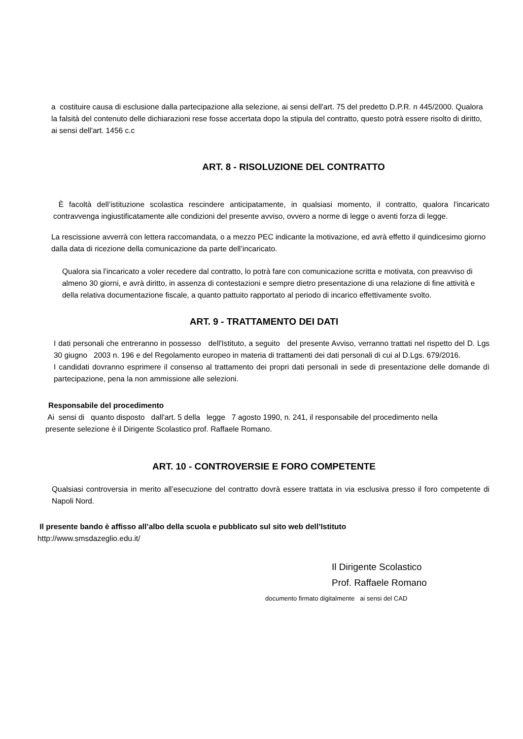a costituire causa di esclusione dalla partecipazione alla selezione, ai sensi dell'art. 75 del predetto D.P.R. n 445/2000. Qualora la falsità del contenuto delle dichiarazioni rese fosse accertata dopo la stipula del contratto, questo potrà essere risolto di diritto, ai sensi dell'art. 1456 c.c
ART. 8 - RISOLUZIONE DEL CONTRATTO
È facoltà dell’istituzione scolastica rescindere anticipatamente, in qualsiasi momento, il contratto, qualora l'incaricato contravvenga ingiustificatamente alle condizioni del presente avviso, ovvero a norme di legge o aventi forza di legge.
La rescissione avverrà con lettera raccomandata, o a mezzo PEC indicante la motivazione, ed avrà effetto il quindicesimo giorno dalla data di ricezione della comunicazione da parte dell’incaricato.
Qualora sia l'incaricato a voler recedere dal contratto, lo potrà fare con comunicazione scritta e motivata, con preavviso di almeno 30 giorni, e avrà diritto, in assenza di contestazioni e sempre dietro presentazione di una relazione di fine attività e della relativa documentazione fiscale, a quanto pattuito rapportato al periodo di incarico effettivamente svolto.
ART. 9 - TRATTAMENTO DEI DATI
I dati personali che entreranno in possesso dell'Istituto, a seguito del presente Avviso, verranno trattati nel rispetto del D. Lgs 30 giugno 2003 n. 196 e del Regolamento europeo in materia di trattamenti dei dati personali di cui al D.Lgs. 679/2016.
I candidati dovranno esprimere il consenso al trattamento dei propri dati personali in sede di presentazione delle domande dì partecipazione, pena la non ammissione alle selezioni.
Responsabile del procedimento
Ai sensi di quanto disposto dall'art. 5 della legge 7 agosto 1990, n. 241, il responsabile del procedimento nella presente selezione è il Dirigente Scolastico prof. Raffaele Romano.
ART. 10 - CONTROVERSIE E FORO COMPETENTE
Qualsiasi controversia in merito all’esecuzione del contratto dovrà essere trattata in via esclusiva presso il foro competente di Napoli Nord.
Il presente bando è affisso all’albo della scuola e pubblicato sul sito web dell’Istituto http://www.smsdazeglio.edu.it/
Il Dirigente Scolastico
Prof. Raffaele Romano
documento firmato digitalmente ai sensi del CAD